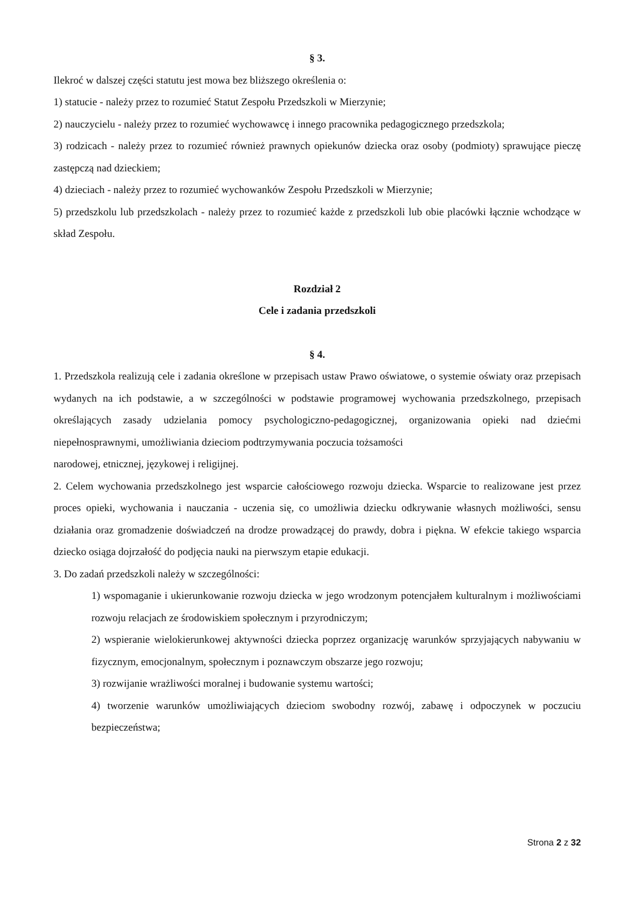§ 3.
Ilekroć w dalszej części statutu jest mowa bez bliższego określenia o:
1) statucie - należy przez to rozumieć Statut Zespołu Przedszkoli w Mierzynie;
2) nauczycielu - należy przez to rozumieć wychowawcę i innego pracownika pedagogicznego przedszkola;
3) rodzicach - należy przez to rozumieć również prawnych opiekunów dziecka oraz osoby (podmioty) sprawujące pieczę zastępczą nad dzieckiem;
4) dzieciach - należy przez to rozumieć wychowanków Zespołu Przedszkoli w Mierzynie;
5) przedszkolu lub przedszkolach - należy przez to rozumieć każde z przedszkoli lub obie placówki łącznie wchodzące w skład Zespołu.
Rozdział 2
Cele i zadania przedszkoli
§ 4.
1. Przedszkola realizują cele i zadania określone w przepisach ustaw Prawo oświatowe, o systemie oświaty oraz przepisach wydanych na ich podstawie, a w szczególności w podstawie programowej wychowania przedszkolnego, przepisach określających zasady udzielania pomocy psychologiczno-pedagogicznej, organizowania opieki nad dziećmi niepełnosprawnymi, umożliwiania dzieciom podtrzymywania poczucia tożsamości
narodowej, etnicznej, językowej i religijnej.
2. Celem wychowania przedszkolnego jest wsparcie całościowego rozwoju dziecka. Wsparcie to realizowane jest przez proces opieki, wychowania i nauczania - uczenia się, co umożliwia dziecku odkrywanie własnych możliwości, sensu działania oraz gromadzenie doświadczeń na drodze prowadzącej do prawdy, dobra i piękna. W efekcie takiego wsparcia dziecko osiąga dojrzałość do podjęcia nauki na pierwszym etapie edukacji.
3. Do zadań przedszkoli należy w szczególności:
1) wspomaganie i ukierunkowanie rozwoju dziecka w jego wrodzonym potencjałem kulturalnym i możliwościami rozwoju relacjach ze środowiskiem społecznym i przyrodniczym;
2) wspieranie wielokierunkowej aktywności dziecka poprzez organizację warunków sprzyjających nabywaniu w fizycznym, emocjonalnym, społecznym i poznawczym obszarze jego rozwoju;
3) rozwijanie wrażliwości moralnej i budowanie systemu wartości;
4) tworzenie warunków umożliwiających dzieciom swobodny rozwój, zabawę i odpoczynek w poczuciu bezpieczeństwa;
Strona 2 z 32